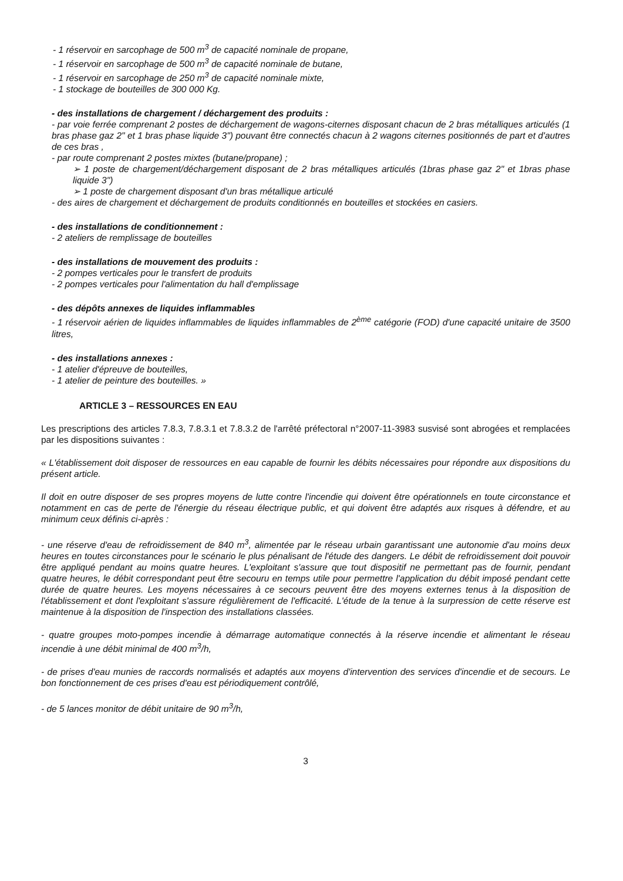- 1 réservoir en sarcophage de 500 m<sup>3</sup> de capacité nominale de propane,
- 1 réservoir en sarcophage de 500 m<sup>3</sup> de capacité nominale de butane,
- 1 réservoir en sarcophage de 250 m<sup>3</sup> de capacité nominale mixte,
- 1 stockage de bouteilles de 300 000 Kg.
- des installations de chargement / déchargement des produits :
- par voie ferrée comprenant 2 postes de déchargement de wagons-citernes disposant chacun de 2 bras métalliques articulés (1 bras phase gaz 2" et 1 bras phase liquide 3") pouvant être connectés chacun à 2 wagons citernes positionnés de part et d'autres de ces bras ,
- par route comprenant 2 postes mixtes (butane/propane) ;
➢ 1 poste de chargement/déchargement disposant de 2 bras métalliques articulés (1bras phase gaz 2" et 1bras phase liquide 3")
➢ 1 poste de chargement disposant d'un bras métallique articulé
- des aires de chargement et déchargement de produits conditionnés en bouteilles et stockées en casiers.
- des installations de conditionnement :
- 2 ateliers de remplissage de bouteilles
- des installations de mouvement des produits :
- 2 pompes verticales pour le transfert de produits
- 2 pompes verticales pour l'alimentation du hall d'emplissage
- des dépôts annexes de liquides inflammables
- 1 réservoir aérien de liquides inflammables de liquides inflammables de 2<sup>ème</sup> catégorie (FOD) d'une capacité unitaire de 3500 litres,
- des installations annexes :
- 1 atelier d'épreuve de bouteilles,
- 1 atelier de peinture des bouteilles. »
ARTICLE 3 – RESSOURCES EN EAU
Les prescriptions des articles 7.8.3, 7.8.3.1 et 7.8.3.2 de l'arrêté préfectoral n°2007-11-3983 susvisé sont abrogées et remplacées par les dispositions suivantes :
« L'établissement doit disposer de ressources en eau capable de fournir les débits nécessaires pour répondre aux dispositions du présent article.
Il doit en outre disposer de ses propres moyens de lutte contre l'incendie qui doivent être opérationnels en toute circonstance et notamment en cas de perte de l'énergie du réseau électrique public, et qui doivent être adaptés aux risques à défendre, et au minimum ceux définis ci-après :
- une réserve d'eau de refroidissement de 840 m<sup>3</sup>, alimentée par le réseau urbain garantissant une autonomie d'au moins deux heures en toutes circonstances pour le scénario le plus pénalisant de l'étude des dangers. Le débit de refroidissement doit pouvoir être appliqué pendant au moins quatre heures. L'exploitant s'assure que tout dispositif ne permettant pas de fournir, pendant quatre heures, le débit correspondant peut être secouru en temps utile pour permettre l'application du débit imposé pendant cette durée de quatre heures. Les moyens nécessaires à ce secours peuvent être des moyens externes tenus à la disposition de l'établissement et dont l'exploitant s'assure régulièrement de l'efficacité. L'étude de la tenue à la surpression de cette réserve est maintenue à la disposition de l'inspection des installations classées.
- quatre groupes moto-pompes incendie à démarrage automatique connectés à la réserve incendie et alimentant le réseau incendie à une débit minimal de 400 m<sup>3</sup>/h,
- de prises d'eau munies de raccords normalisés et adaptés aux moyens d'intervention des services d'incendie et de secours. Le bon fonctionnement de ces prises d'eau est périodiquement contrôlé,
- de 5 lances monitor de débit unitaire de 90 m<sup>3</sup>/h,
3